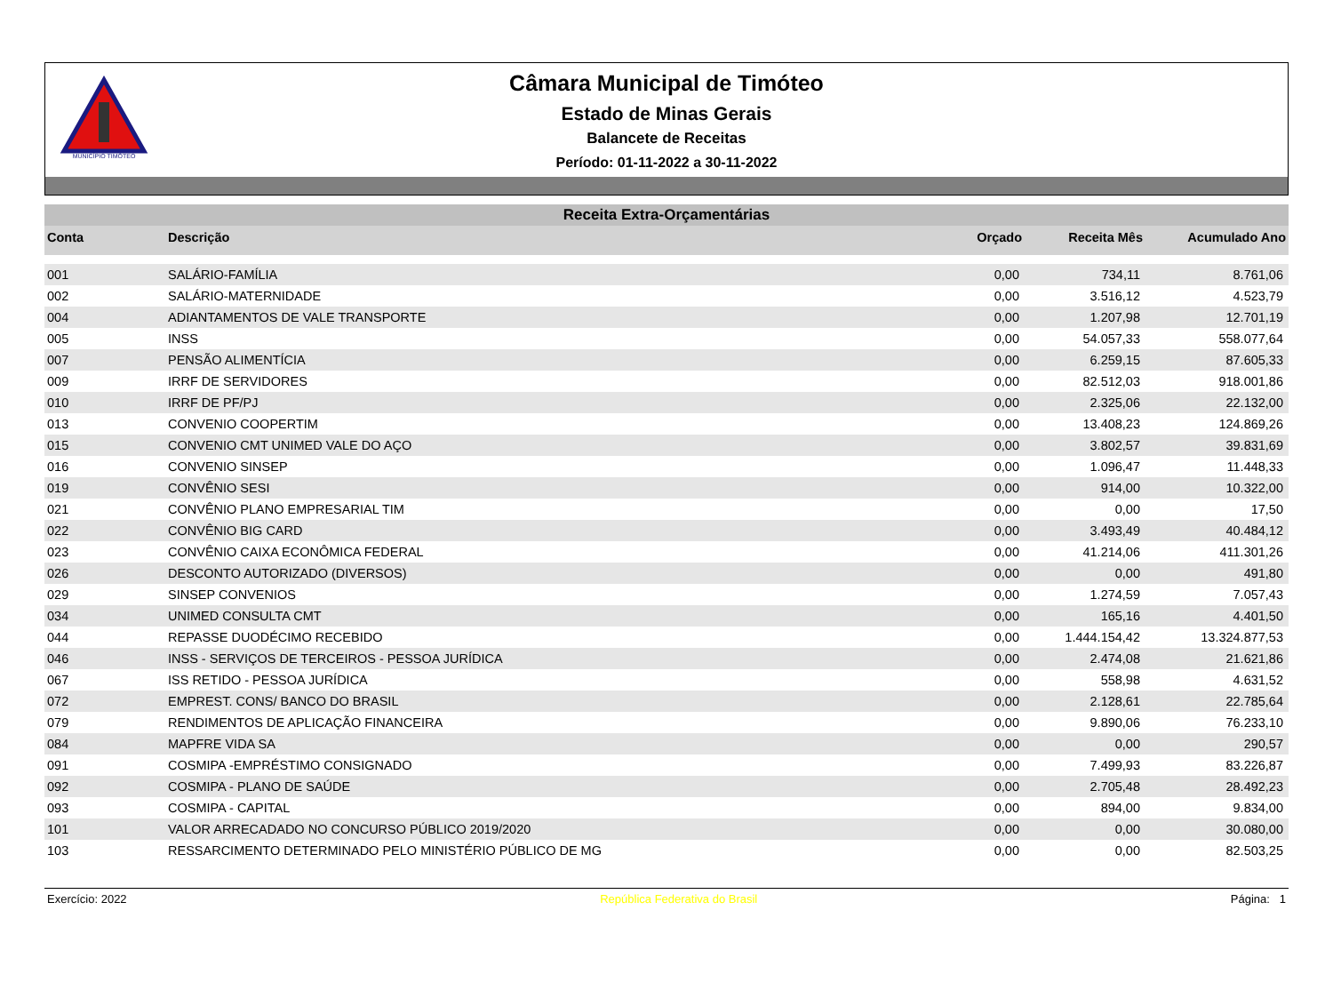MUNICÍPIO TIMÓTEO
Câmara Municipal de Timóteo
Estado de Minas Gerais
Balancete de Receitas
Período: 01-11-2022 a 30-11-2022
Receita Extra-Orçamentárias
| Conta | Descrição | Orçado | Receita Mês | Acumulado Ano |
| --- | --- | --- | --- | --- |
| 001 | SALÁRIO-FAMÍLIA | 0,00 | 734,11 | 8.761,06 |
| 002 | SALÁRIO-MATERNIDADE | 0,00 | 3.516,12 | 4.523,79 |
| 004 | ADIANTAMENTOS DE VALE TRANSPORTE | 0,00 | 1.207,98 | 12.701,19 |
| 005 | INSS | 0,00 | 54.057,33 | 558.077,64 |
| 007 | PENSÃO ALIMENTÍCIA | 0,00 | 6.259,15 | 87.605,33 |
| 009 | IRRF DE SERVIDORES | 0,00 | 82.512,03 | 918.001,86 |
| 010 | IRRF DE PF/PJ | 0,00 | 2.325,06 | 22.132,00 |
| 013 | CONVENIO COOPERTIM | 0,00 | 13.408,23 | 124.869,26 |
| 015 | CONVENIO CMT UNIMED VALE DO AÇO | 0,00 | 3.802,57 | 39.831,69 |
| 016 | CONVENIO SINSEP | 0,00 | 1.096,47 | 11.448,33 |
| 019 | CONVÊNIO SESI | 0,00 | 914,00 | 10.322,00 |
| 021 | CONVÊNIO PLANO EMPRESARIAL TIM | 0,00 | 0,00 | 17,50 |
| 022 | CONVÊNIO BIG CARD | 0,00 | 3.493,49 | 40.484,12 |
| 023 | CONVÊNIO CAIXA ECONÔMICA FEDERAL | 0,00 | 41.214,06 | 411.301,26 |
| 026 | DESCONTO AUTORIZADO (DIVERSOS) | 0,00 | 0,00 | 491,80 |
| 029 | SINSEP CONVENIOS | 0,00 | 1.274,59 | 7.057,43 |
| 034 | UNIMED CONSULTA CMT | 0,00 | 165,16 | 4.401,50 |
| 044 | REPASSE DUODÉCIMO RECEBIDO | 0,00 | 1.444.154,42 | 13.324.877,53 |
| 046 | INSS - SERVIÇOS DE TERCEIROS - PESSOA JURÍDICA | 0,00 | 2.474,08 | 21.621,86 |
| 067 | ISS RETIDO - PESSOA JURÍDICA | 0,00 | 558,98 | 4.631,52 |
| 072 | EMPREST. CONS/ BANCO DO BRASIL | 0,00 | 2.128,61 | 22.785,64 |
| 079 | RENDIMENTOS DE APLICAÇÃO FINANCEIRA | 0,00 | 9.890,06 | 76.233,10 |
| 084 | MAPFRE VIDA SA | 0,00 | 0,00 | 290,57 |
| 091 | COSMIPA -EMPRÉSTIMO CONSIGNADO | 0,00 | 7.499,93 | 83.226,87 |
| 092 | COSMIPA - PLANO DE SAÚDE | 0,00 | 2.705,48 | 28.492,23 |
| 093 | COSMIPA - CAPITAL | 0,00 | 894,00 | 9.834,00 |
| 101 | VALOR ARRECADADO NO CONCURSO PÚBLICO 2019/2020 | 0,00 | 0,00 | 30.080,00 |
| 103 | RESSARCIMENTO DETERMINADO PELO MINISTÉRIO PÚBLICO DE MG | 0,00 | 0,00 | 82.503,25 |
Exercício: 2022 República Federativa do Brasil Página: 1